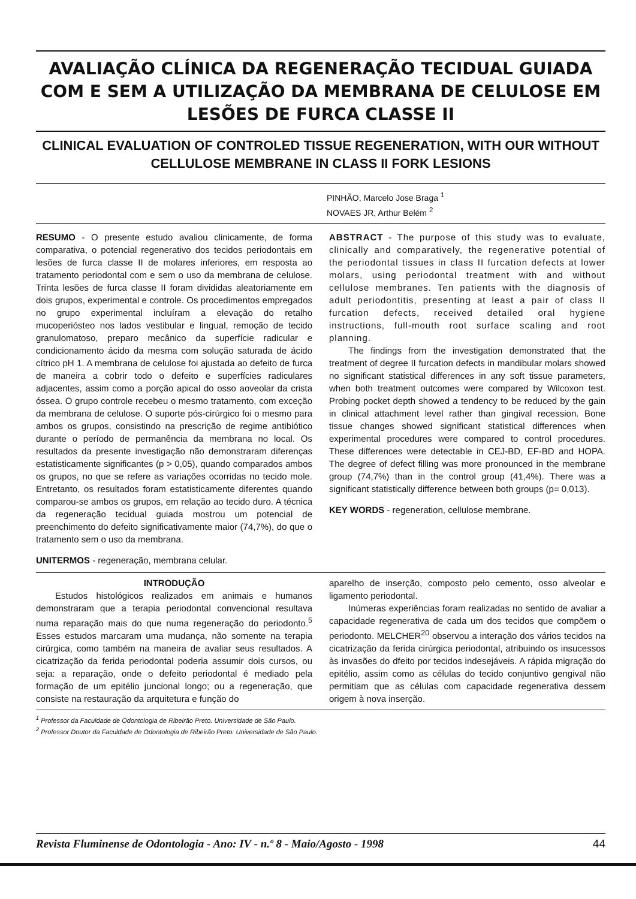AVALIAÇÃO CLÍNICA DA REGENERAÇÃO TECIDUAL GUIADA COM E SEM A UTILIZAÇÃO DA MEMBRANA DE CELULOSE EM LESÕES DE FURCA CLASSE II
CLINICAL EVALUATION OF CONTROLED TISSUE REGENERATION, WITH OUR WITHOUT CELLULOSE MEMBRANE IN CLASS II FORK LESIONS
PINHÃO, Marcelo Jose Braga <sup>1</sup>
NOVAES JR, Arthur Belém <sup>2</sup>
RESUMO - O presente estudo avaliou clinicamente, de forma comparativa, o potencial regenerativo dos tecidos periodontais em lesões de furca classe II de molares inferiores, em resposta ao tratamento periodontal com e sem o uso da membrana de celulose. Trinta lesões de furca classe II foram divididas aleatoriamente em dois grupos, experimental e controle. Os procedimentos empregados no grupo experimental incluíram a elevação do retalho mucoperiósteo nos lados vestibular e lingual, remoção de tecido granulomatoso, preparo mecânico da superfície radicular e condicionamento ácido da mesma com solução saturada de ácido cítrico pH 1. A membrana de celulose foi ajustada ao defeito de furca de maneira a cobrir todo o defeito e superfícies radiculares adjacentes, assim como a porção apical do osso aoveolar da crista óssea. O grupo controle recebeu o mesmo tratamento, com exceção da membrana de celulose. O suporte pós-cirúrgico foi o mesmo para ambos os grupos, consistindo na prescrição de regime antibiótico durante o período de permanência da membrana no local. Os resultados da presente investigação não demonstraram diferenças estatisticamente significantes (p > 0,05), quando comparados ambos os grupos, no que se refere as variações ocorridas no tecido mole. Entretanto, os resultados foram estatisticamente diferentes quando comparou-se ambos os grupos, em relação ao tecido duro. A técnica da regeneração tecidual guiada mostrou um potencial de preenchimento do defeito significativamente maior (74,7%), do que o tratamento sem o uso da membrana.
UNITERMOS - regeneração, membrana celular.
ABSTRACT - The purpose of this study was to evaluate, clinically and comparatively, the regenerative potential of the periodontal tissues in class II furcation defects at lower molars, using periodontal treatment with and without cellulose membranes. Ten patients with the diagnosis of adult periodontitis, presenting at least a pair of class II furcation defects, received detailed oral hygiene instructions, full-mouth root surface scaling and root planning.
The findings from the investigation demonstrated that the treatment of degree II furcation defects in mandibular molars showed no significant statistical differences in any soft tissue parameters, when both treatment outcomes were compared by Wilcoxon test. Probing pocket depth showed a tendency to be reduced by the gain in clinical attachment level rather than gingival recession. Bone tissue changes showed significant statistical differences when experimental procedures were compared to control procedures. These differences were detectable in CEJ-BD, EF-BD and HOPA. The degree of defect filling was more pronounced in the membrane group (74,7%) than in the control group (41,4%). There was a significant statistically difference between both groups (p= 0,013).
KEY WORDS - regeneration, cellulose membrane.
INTRODUÇÃO
Estudos histológicos realizados em animais e humanos demonstraram que a terapia periodontal convencional resultava numa reparação mais do que numa regeneração do periodonto.<sup>5</sup> Esses estudos marcaram uma mudança, não somente na terapia cirúrgica, como também na maneira de avaliar seus resultados. A cicatrização da ferida periodontal poderia assumir dois cursos, ou seja: a reparação, onde o defeito periodontal é mediado pela formação de um epitélio juncional longo; ou a regeneração, que consiste na restauração da arquitetura e função do
aparelho de inserção, composto pelo cemento, osso alveolar e ligamento periodontal.
Inúmeras experiências foram realizadas no sentido de avaliar a capacidade regenerativa de cada um dos tecidos que compõem o periodonto. MELCHER<sup>20</sup> observou a interação dos vários tecidos na cicatrização da ferida cirúrgica periodontal, atribuindo os insucessos às invasões do dfeito por tecidos indesejáveis. A rápida migração do epitélio, assim como as células do tecido conjuntivo gengival não permitiam que as células com capacidade regenerativa dessem origem à nova inserção.
<sup>1</sup> Professor da Faculdade de Odontologia de Ribeirão Preto. Universidade de São Paulo.
<sup>2</sup> Professor Doutor da Faculdade de Odontologia de Ribeirão Preto. Universidade de São Paulo.
Revista Fluminense de Odontologia - Ano: IV - n.º 8 - Maio/Agosto - 1998 44